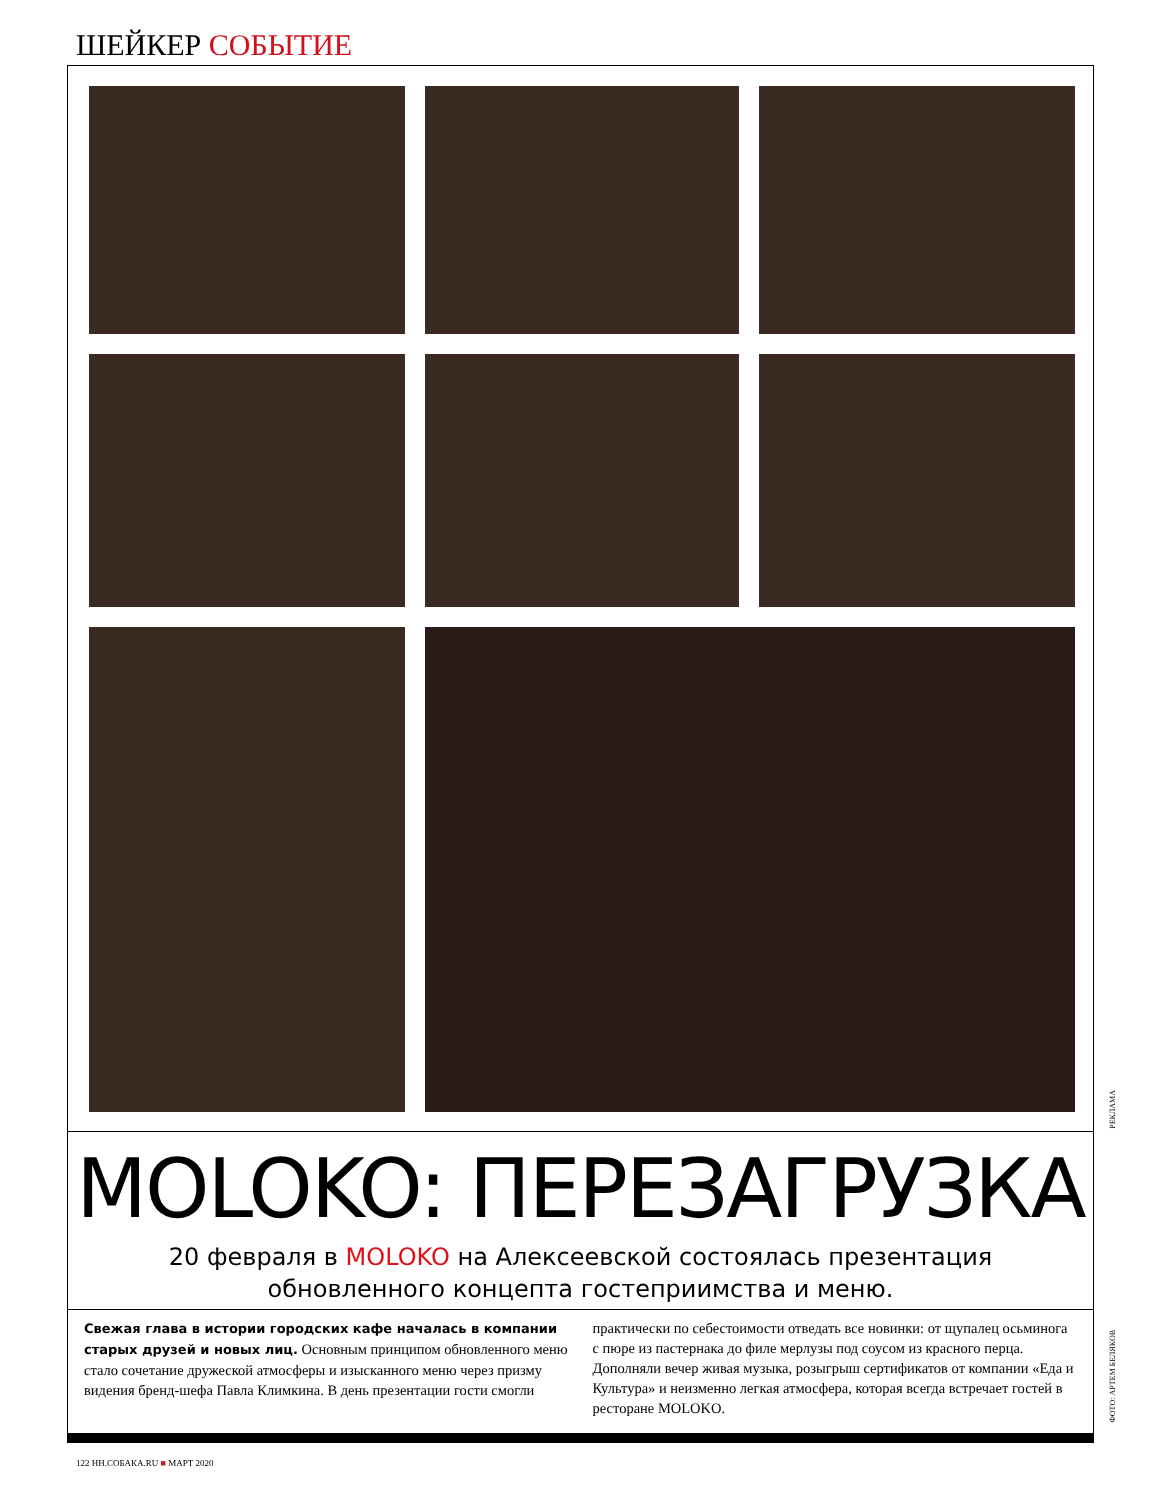ШЕЙКЕР СОБЫТИЕ
MOLOKO: ПЕРЕЗАГРУЗКА
20 февраля в MOLOKO на Алексеевской состоялась презентация обновленного концепта гостеприимства и меню.
Свежая глава в истории городских кафе началась в компании старых друзей и новых лиц. Основным принципом обновленного меню стало сочетание дружеской атмосферы и изысканного меню через призму видения бренд-шефа Павла Климкина. В день презентации гости смогли практически по себестоимости отведать все новинки: от щупалец осьминога с пюре из пастернака до филе мерлузы под соусом из красного перца. Дополняли вечер живая музыка, розыгрыш сертификатов от компании «Еда и Культура» и неизменно легкая атмосфера, которая всегда встречает гостей в ресторане MOLOKO.
РЕКЛАМА
ФОТО: АРТЕМ БЕЛЯКОВ
122 НН.СОБАКА.RU ■ МАРТ 2020